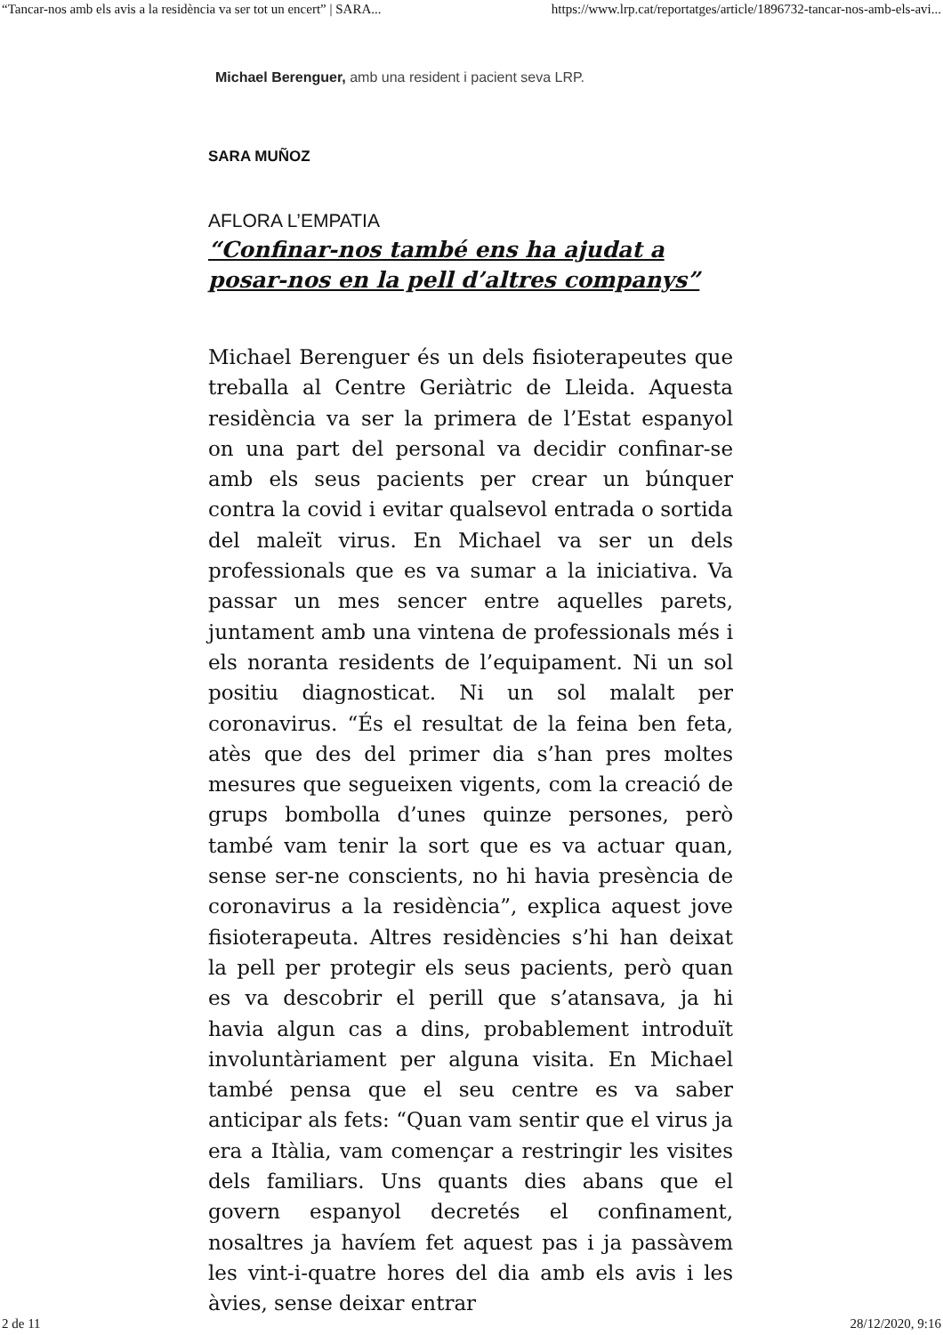“Tancar-nos amb els avis a la residència va ser tot un encert” | SARA... https://www.lrp.cat/reportatges/article/1896732-tancar-nos-amb-els-avi...
Michael Berenguer, amb una resident i pacient seva LRP.
SARA MUÑOZ
AFLORA L’EMPATIA
“Confinar-nos també ens ha ajudat a posar-nos en la pell d’altres companys”
Michael Berenguer és un dels fisioterapeutes que treballa al Centre Geriàtric de Lleida. Aquesta residència va ser la primera de l’Estat espanyol on una part del personal va decidir confinar-se amb els seus pacients per crear un búnquer contra la covid i evitar qualsevol entrada o sortida del maleït virus. En Michael va ser un dels professionals que es va sumar a la iniciativa. Va passar un mes sencer entre aquelles parets, juntament amb una vintena de professionals més i els noranta residents de l’equipament. Ni un sol positiu diagnosticat. Ni un sol malalt per coronavirus. “És el resultat de la feina ben feta, atès que des del primer dia s’han pres moltes mesures que segueixen vigents, com la creació de grups bombolla d’unes quinze persones, però també vam tenir la sort que es va actuar quan, sense ser-ne conscients, no hi havia presència de coronavirus a la residència”, explica aquest jove fisioterapeuta. Altres residències s’hi han deixat la pell per protegir els seus pacients, però quan es va descobrir el perill que s’atansava, ja hi havia algun cas a dins, probablement introduït involuntàriament per alguna visita. En Michael també pensa que el seu centre es va saber anticipar als fets: “Quan vam sentir que el virus ja era a Itàlia, vam començar a restringir les visites dels familiars. Uns quants dies abans que el govern espanyol decretés el confinament, nosaltres ja havíem fet aquest pas i ja passàvem les vint-i-quatre hores del dia amb els avis i les àvies, sense deixar entrar
2 de 11 28/12/2020, 9:16